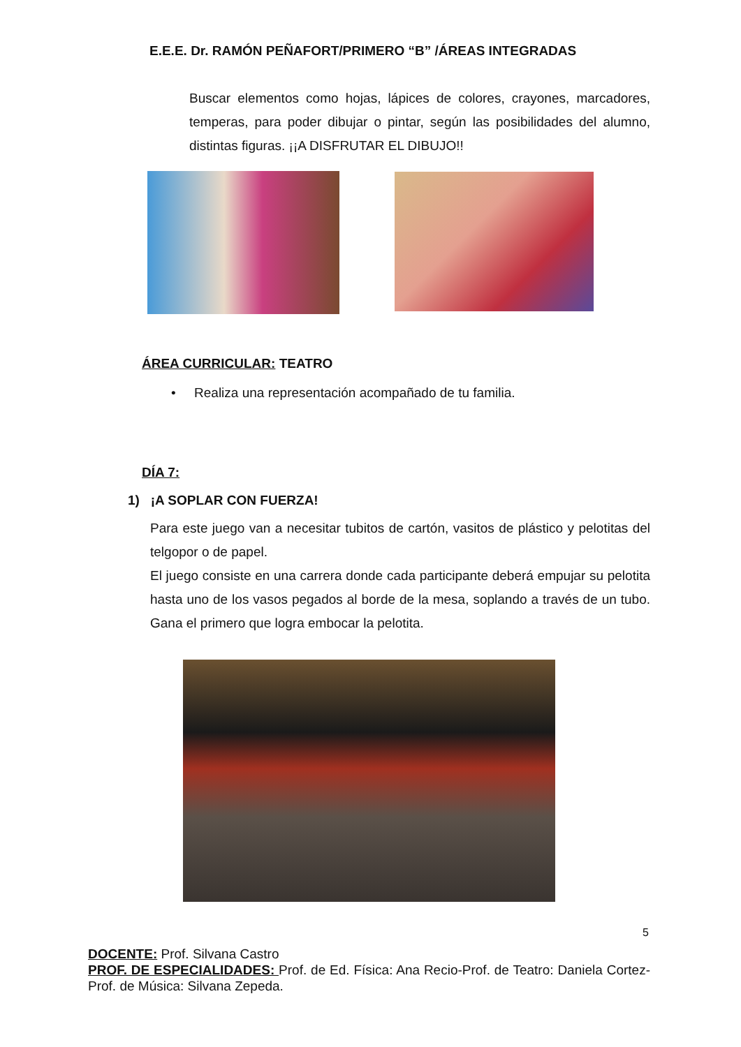E.E.E. Dr. RAMÓN PEÑAFORT/PRIMERO “B” /ÁREAS INTEGRADAS
Buscar elementos como hojas, lápices de colores, crayones, marcadores, temperas, para poder dibujar o pintar, según las posibilidades del alumno, distintas figuras. ¡¡A DISFRUTAR EL DIBUJO!!
ÁREA CURRICULAR: TEATRO
• Realiza una representación acompañado de tu familia.
DÍA 7:
1) ¡A SOPLAR CON FUERZA!
Para este juego van a necesitar tubitos de cartón, vasitos de plástico y pelotitas del telgopor o de papel.
El juego consiste en una carrera donde cada participante deberá empujar su pelotita hasta uno de los vasos pegados al borde de la mesa, soplando a través de un tubo. Gana el primero que logra embocar la pelotita.
5
DOCENTE: Prof. Silvana Castro
PROF. DE ESPECIALIDADES: Prof. de Ed. Física: Ana Recio-Prof. de Teatro: Daniela Cortez- Prof. de Música: Silvana Zepeda.